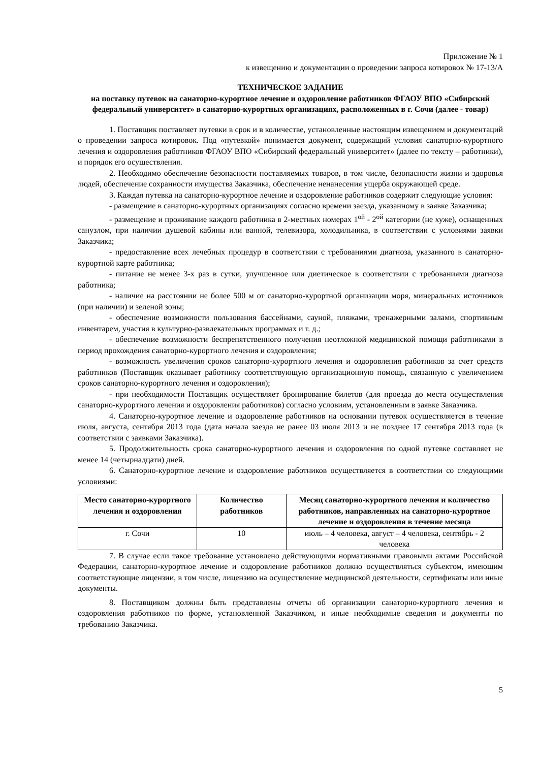Приложение № 1
к извещению и документации о проведении запроса котировок № 17-13/А
ТЕХНИЧЕСКОЕ ЗАДАНИЕ
на поставку путевок на санаторно-курортное лечение и оздоровление работников ФГАОУ ВПО «Сибирский федеральный университет» в санаторно-курортных организациях, расположенных в г. Сочи (далее - товар)
1. Поставщик поставляет путевки в срок и в количестве, установленные настоящим извещением и документаций о проведении запроса котировок. Под «путевкой» понимается документ, содержащий условия санаторно-курортного лечения и оздоровления работников ФГАОУ ВПО «Сибирский федеральный университет» (далее по тексту – работники), и порядок его осуществления.
2. Необходимо обеспечение безопасности поставляемых товаров, в том числе, безопасности жизни и здоровья людей, обеспечение сохранности имущества Заказчика, обеспечение ненанесения ущерба окружающей среде.
3. Каждая путевка на санаторно-курортное лечение и оздоровление работников содержит следующие условия:
- размещение в санаторно-курортных организациях согласно времени заезда, указанному в заявке Заказчика;
- размещение и проживание каждого работника в 2-местных номерах 1<sup>ой</sup> - 2<sup>ой</sup> категории (не хуже), оснащенных санузлом, при наличии душевой кабины или ванной, телевизора, холодильника, в соответствии с условиями заявки Заказчика;
- предоставление всех лечебных процедур в соответствии с требованиями диагноза, указанного в санаторно-курортной карте работника;
- питание не менее 3-х раз в сутки, улучшенное или диетическое в соответствии с требованиями диагноза работника;
- наличие на расстоянии не более 500 м от санаторно-курортной организации моря, минеральных источников (при наличии) и зеленой зоны;
- обеспечение возможности пользования бассейнами, сауной, пляжами, тренажерными залами, спортивным инвентарем, участия в культурно-развлекательных программах и т. д.;
- обеспечение возможности беспрепятственного получения неотложной медицинской помощи работниками в период прохождения санаторно-курортного лечения и оздоровления;
- возможность увеличения сроков санаторно-курортного лечения и оздоровления работников за счет средств работников (Поставщик оказывает работнику соответствующую организационную помощь, связанную с увеличением сроков санаторно-курортного лечения и оздоровления);
- при необходимости Поставщик осуществляет бронирование билетов (для проезда до места осуществления санаторно-курортного лечения и оздоровления работников) согласно условиям, установленным в заявке Заказчика.
4. Санаторно-курортное лечение и оздоровление работников на основании путевок осуществляется в течение июля, августа, сентября 2013 года (дата начала заезда не ранее 03 июля 2013 и не позднее 17 сентября 2013 года (в соответствии с заявками Заказчика).
5. Продолжительность срока санаторно-курортного лечения и оздоровления по одной путевке составляет не менее 14 (четырнадцати) дней.
6. Санаторно-курортное лечение и оздоровление работников осуществляется в соответствии со следующими условиями:
| Место санаторно-курортного лечения и оздоровления | Количество работников | Месяц санаторно-курортного лечения и количество работников, направленных на санаторно-курортное лечение и оздоровления в течение месяца |
| --- | --- | --- |
| г. Сочи | 10 | июль – 4 человека, август – 4 человека, сентябрь - 2 человека |
7. В случае если такое требование установлено действующими нормативными правовыми актами Российской Федерации, санаторно-курортное лечение и оздоровление работников должно осуществляться субъектом, имеющим соответствующие лицензии, в том числе, лицензию на осуществление медицинской деятельности, сертификаты или иные документы.
8. Поставщиком должны быть представлены отчеты об организации санаторно-курортного лечения и оздоровления работников по форме, установленной Заказчиком, и иные необходимые сведения и документы по требованию Заказчика.
5